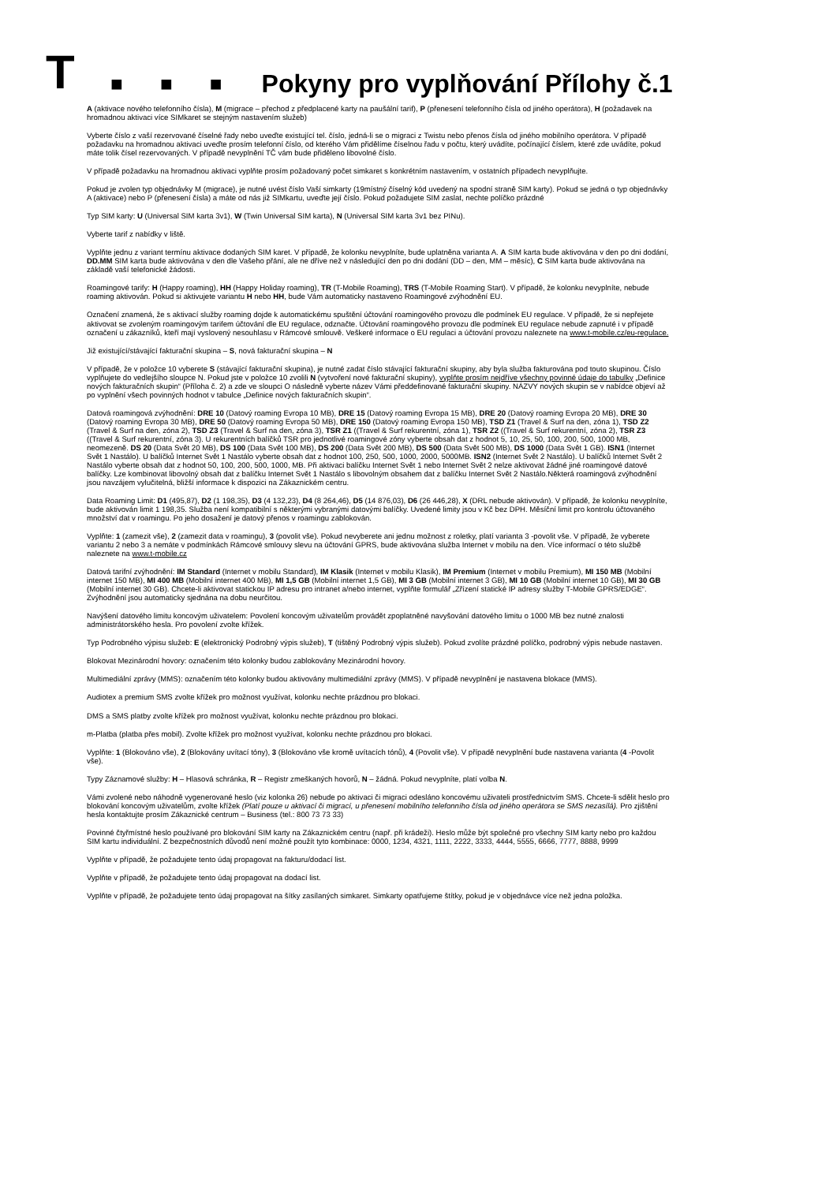T
■ ■ ■
Pokyny pro vyplňování Přílohy č.1
A (aktivace nového telefonního čísla), M (migrace – přechod z předplacené karty na paušální tarif), P (přenesení telefonního čísla od jiného operátora), H (požadavek na hromadnou aktivaci více SIMkaret se stejným nastavením služeb)
Vyberte číslo z vaší rezervované číselné řady nebo uveďte existující tel. číslo, jedná-li se o migraci z Twistu nebo přenos čísla od jiného mobilního operátora. V případě požadavku na hromadnou aktivaci uveďte prosím telefonní číslo, od kterého Vám přidělíme číselnou řadu v počtu, který uvádíte, počínající číslem, které zde uvádíte, pokud máte tolik čísel rezervovaných. V případě nevyplnění TČ vám bude přiděleno libovolné číslo.
V případě požadavku na hromadnou aktivaci vyplňte prosím požadovaný počet simkaret s konkrétním nastavením, v ostatních případech nevyplňujte.
Pokud je zvolen typ objednávky M (migrace), je nutné uvést číslo Vaší simkarty (19místný číselný kód uvedený na spodní straně SIM karty). Pokud se jedná o typ objednávky A (aktivace) nebo P (přenesení čísla) a máte od nás již SIMkartu, uveďte její číslo. Pokud požadujete SIM zaslat, nechte políčko prázdné
Typ SIM karty: U (Universal SIM karta 3v1), W (Twin Universal SIM karta), N (Universal SIM karta 3v1 bez PINu).
Vyberte tarif z nabídky v liště.
Vyplňte jednu z variant termínu aktivace dodaných SIM karet. V případě, že kolonku nevyplníte, bude uplatněna varianta A. A SIM karta bude aktivována v den po dni dodání, DD.MM SIM karta bude aktivována v den dle Vašeho přání, ale ne dříve než v následující den po dni dodání (DD – den, MM – měsíc), C SIM karta bude aktivována na základě vaší telefonické žádosti.
Roamingové tarify: H (Happy roaming), HH (Happy Holiday roaming), TR (T-Mobile Roaming), TRS (T-Mobile Roaming Start). V případě, že kolonku nevyplníte, nebude roaming aktivován. Pokud si aktivujete variantu H nebo HH, bude Vám automaticky nastaveno Roamingové zvýhodnění EU.
Označení znamená, že s aktivací služby roaming dojde k automatickému spuštění účtování roamingového provozu dle podmínek EU regulace. V případě, že si nepřejete aktivovat se zvoleným roamingovým tarifem účtování dle EU regulace, odznačte. Účtování roamingového provozu dle podmínek EU regulace nebude zapnuté i v případě označení u zákazníků, kteří mají vyslovený nesouhlasu v Rámcové smlouvě. Veškeré informace o EU regulaci a účtování provozu naleznete na www.t-mobile.cz/eu-regulace.
Již existující/stávající fakturační skupina – S, nová fakturační skupina – N
V případě, že v položce 10 vyberete S (stávající fakturační skupina), je nutné zadat číslo stávající fakturační skupiny, aby byla služba fakturována pod touto skupinou. Číslo vyplňujete do vedlejšího sloupce N. Pokud jste v položce 10 zvolili N (vytvoření nové fakturační skupiny), vyplňte prosím nejdříve všechny povinné údaje do tabulky „Definice nových fakturačních skupin“ (Příloha č. 2) a zde ve sloupci O následně vyberte název Vámi předdefinované fakturační skupiny. NÁZVY nových skupin se v nabídce objeví až po vyplnění všech povinných hodnot v tabulce „Definice nových fakturačních skupin“.
Datová roamingová zvýhodnění: DRE 10 (Datový roaming Evropa 10 MB), DRE 15 (Datový roaming Evropa 15 MB), DRE 20 (Datový roaming Evropa 20 MB), DRE 30 (Datový roaming Evropa 30 MB), DRE 50 (Datový roaming Evropa 50 MB), DRE 150 (Datový roaming Evropa 150 MB), TSD Z1 (Travel & Surf na den, zóna 1), TSD Z2 (Travel & Surf na den, zóna 2), TSD Z3 (Travel & Surf na den, zóna 3), TSR Z1 ((Travel & Surf rekurentní, zóna 1), TSR Z2 ((Travel & Surf rekurentní, zóna 2), TSR Z3 ((Travel & Surf rekurentní, zóna 3). U rekurentních balíčků TSR pro jednotlivé roamingové zóny vyberte obsah dat z hodnot 5, 10, 25, 50, 100, 200, 500, 1000 MB, neomezeně. DS 20 (Data Svět 20 MB), DS 100 (Data Svět 100 MB), DS 200 (Data Svět 200 MB), DS 500 (Data Svět 500 MB), DS 1000 (Data Svět 1 GB). ISN1 (Internet Svět 1 Nastálo). U balíčků Internet Svět 1 Nastálo vyberte obsah dat z hodnot 100, 250, 500, 1000, 2000, 5000MB. ISN2 (Internet Svět 2 Nastálo). U balíčků Internet Svět 2 Nastálo vyberte obsah dat z hodnot 50, 100, 200, 500, 1000, MB. Při aktivaci balíčku Internet Svět 1 nebo Internet Svět 2 nelze aktivovat žádné jiné roamingové datové balíčky. Lze kombinovat libovolný obsah dat z balíčku Internet Svět 1 Nastálo s libovolným obsahem dat z balíčku Internet Svět 2 Nastálo.Některá roamingová zvýhodnění jsou navzájem vylučitelná, bližší informace k dispozici na Zákaznickém centru.
Data Roaming Limit: D1 (495,87), D2 (1 198,35), D3 (4 132,23), D4 (8 264,46), D5 (14 876,03), D6 (26 446,28), X (DRL nebude aktivován). V případě, že kolonku nevyplníte, bude aktivován limit 1 198,35. Služba není kompatibilní s některými vybranými datovými balíčky. Uvedené limity jsou v Kč bez DPH. Měsíční limit pro kontrolu účtovaného množství dat v roamingu. Po jeho dosažení je datový přenos v roamingu zablokován.
Vyplňte: 1 (zamezit vše), 2 (zamezit data v roamingu), 3 (povolit vše). Pokud nevyberete ani jednu možnost z roletky, platí varianta 3 -povolit vše. V případě, že vyberete variantu 2 nebo 3 a nemáte v podmínkách Rámcové smlouvy slevu na účtování GPRS, bude aktivována služba Internet v mobilu na den. Více informací o této službě naleznete na www.t-mobile.cz
Datová tarifní zvýhodnění: IM Standard (Internet v mobilu Standard), IM Klasik (Internet v mobilu Klasik), IM Premium (Internet v mobilu Premium), MI 150 MB (Mobilní internet 150 MB), MI 400 MB (Mobilní internet 400 MB), MI 1,5 GB (Mobilní internet 1,5 GB), MI 3 GB (Mobilní internet 3 GB), MI 10 GB (Mobilní internet 10 GB), MI 30 GB (Mobilní internet 30 GB). Chcete-li aktivovat statickou IP adresu pro intranet a/nebo internet, vyplňte formulář „Zřízení statické IP adresy služby T-Mobile GPRS/EDGE“. Zvýhodnění jsou automaticky sjednána na dobu neurčitou.
Navýšení datového limitu koncovým uživatelem: Povolení koncovým uživatelům provádět zpoplatněné navyšování datového limitu o 1000 MB bez nutné znalosti administrátorského hesla. Pro povolení zvolte křížek.
Typ Podrobného výpisu služeb: E (elektronický Podrobný výpis služeb), T (tištěný Podrobný výpis služeb). Pokud zvolíte prázdné políčko, podrobný výpis nebude nastaven.
Blokovat Mezinárodní hovory: označením této kolonky budou zablokovány Mezinárodní hovory.
Multimediální zprávy (MMS): označením této kolonky budou aktivovány multimediální zprávy (MMS). V případě nevyplnění je nastavena blokace (MMS).
Audiotex a premium SMS zvolte křížek pro možnost využívat, kolonku nechte prázdnou pro blokaci.
DMS a SMS platby zvolte křížek pro možnost využívat, kolonku nechte prázdnou pro blokaci.
m-Platba (platba přes mobil). Zvolte křížek pro možnost využívat, kolonku nechte prázdnou pro blokaci.
Vyplňte: 1 (Blokováno vše), 2 (Blokovány uvítací tóny), 3 (Blokováno vše kromě uvítacích tónů), 4 (Povolit vše). V případě nevyplnění bude nastavena varianta (4 -Povolit vše).
Typy Záznamové služby: H – Hlasová schránka, R – Registr zmeškaných hovorů, N – žádná. Pokud nevyplníte, platí volba N.
Vámi zvolené nebo náhodně vygenerované heslo (viz kolonka 26) nebude po aktivaci či migraci odesláno koncovému uživateli prostřednictvím SMS. Chcete-li sdělit heslo pro blokování koncovým uživatelům, zvolte křížek (Platí pouze u aktivací či migrací, u přenesení mobilního telefonního čísla od jiného operátora se SMS nezasílá). Pro zjištění hesla kontaktujte prosím Zákaznické centrum – Business (tel.: 800 73 73 33)
Povinné čtyřmístné heslo používané pro blokování SIM karty na Zákaznickém centru (např. při krádeži). Heslo může být společné pro všechny SIM karty nebo pro každou SIM kartu individuální. Z bezpečnostních důvodů není možné použít tyto kombinace: 0000, 1234, 4321, 1111, 2222, 3333, 4444, 5555, 6666, 7777, 8888, 9999
Vyplňte v případě, že požadujete tento údaj propagovat na fakturu/dodací list.
Vyplňte v případě, že požadujete tento údaj propagovat na dodací list.
Vyplňte v případě, že požadujete tento údaj propagovat na šítky zasílaných simkaret. Simkarty opatřujeme štítky, pokud je v objednávce více než jedna položka.